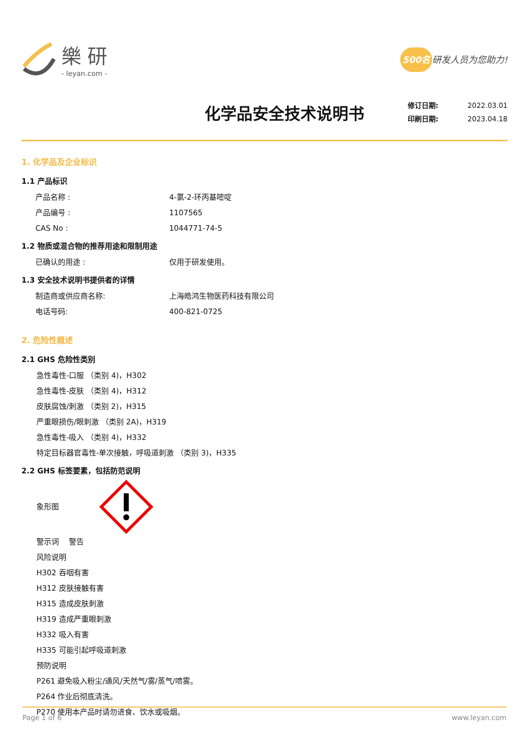樂研
- leyan.com -
500名 研发人员为您助力!
化学品安全技术说明书
修订日期: 2022.03.01
印刷日期: 2023.04.18
1. 化学品及企业标识
1.1 产品标识
产品名称 : 4-氯-2-环丙基嘧啶
产品编号 : 1107565
CAS No : 1044771-74-5
1.2 物质或混合物的推荐用途和限制用途
已确认的用途 : 仅用于研发使用。
1.3 安全技术说明书提供者的详情
制造商或供应商名称: 上海皓鸿生物医药科技有限公司
电话号码: 400-821-0725
2. 危险性概述
2.1 GHS 危险性类别
急性毒性-口服 （类别 4)，H302
急性毒性-皮肤 （类别 4)，H312
皮肤腐蚀/刺激 （类别 2)，H315
严重眼损伤/眼刺激 （类别 2A)，H319
急性毒性-吸入 （类别 4)，H332
特定目标器官毒性-单次接触，呼吸道刺激 （类别 3)，H335
2.2 GHS 标签要素，包括防范说明
象形图
警示词　 警告
风险说明
H302 吞咽有害
H312 皮肤接触有害
H315 造成皮肤刺激
H319 造成严重眼刺激
H332 吸入有害
H335 可能引起呼吸道刺激
预防说明
P261 避免吸入粉尘/通风/天然气/雾/蒸气/喷雾。
P264 作业后彻底清洗。
P270 使用本产品时请勿进食、饮水或吸烟。
Page 1 of 6 www.leyan.com